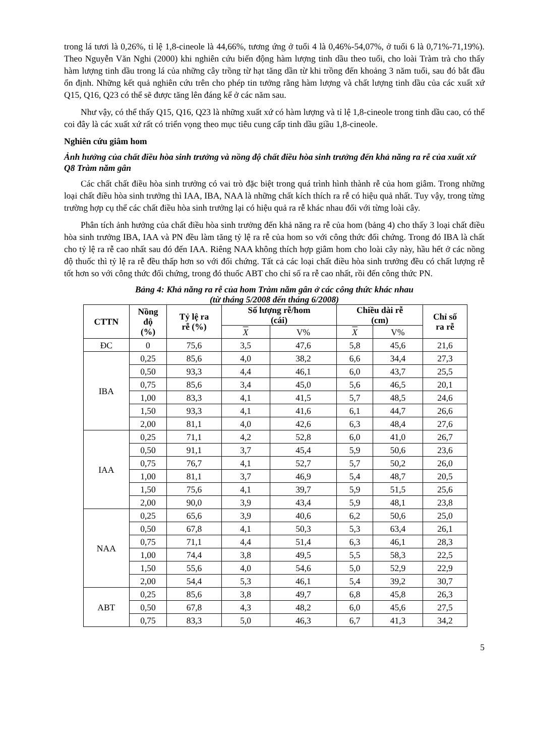trong lá tươi là 0,26%, tỉ lệ 1,8-cineole là 44,66%, tương ứng ở tuổi 4 là 0,46%-54,07%, ở tuổi 6 là 0,71%-71,19%). Theo Nguyễn Văn Nghi (2000) khi nghiên cứu biến động hàm lượng tinh dầu theo tuổi, cho loài Tràm trà cho thấy hàm lượng tinh dầu trong lá của những cây trồng từ hạt tăng dần từ khi trồng đến khoảng 3 năm tuổi, sau đó bắt đầu ổn định. Những kết quả nghiên cứu trên cho phép tin tưởng rằng hàm lượng và chất lượng tinh dầu của các xuất xứ Q15, Q16, Q23 có thể sẽ được tăng lên đáng kể ở các năm sau.
Như vậy, có thể thấy Q15, Q16, Q23 là những xuất xứ có hàm lượng và tỉ lệ 1,8-cineole trong tinh dầu cao, có thể coi đây là các xuất xứ rất có triển vọng theo mục tiêu cung cấp tinh dầu giầu 1,8-cineole.
Nghiên cứu giâm hom
Ảnh hưởng của chất điều hòa sinh trưởng và nồng độ chất điều hòa sinh trưởng đến khả năng ra rễ của xuất xứ Q8 Tràm năm gân
Các chất chất điều hòa sinh trưởng có vai trò đặc biệt trong quá trình hình thành rễ của hom giâm. Trong những loại chất điều hòa sinh trưởng thì IAA, IBA, NAA là những chất kích thích ra rễ có hiệu quả nhất. Tuy vậy, trong từng trường hợp cụ thể các chất điều hòa sinh trưởng lại có hiệu quả ra rễ khác nhau đối với từng loài cây.
Phân tích ảnh hưởng của chất điều hòa sinh trưởng đến khả năng ra rễ của hom (bảng 4) cho thấy 3 loại chất điều hòa sinh trưởng IBA, IAA và PN đều làm tăng tỷ lệ ra rễ của hom so với công thức đối chứng. Trong đó IBA là chất cho tỷ lệ ra rễ cao nhất sau đó đến IAA. Riêng NAA không thích hợp giâm hom cho loài cây này, hầu hết ở các nồng độ thuốc thì tỷ lệ ra rễ đều thấp hơn so với đối chứng. Tất cả các loại chất điều hòa sinh trưởng đều có chất lượng rễ tốt hơn so với công thức đối chứng, trong đó thuốc ABT cho chỉ số ra rễ cao nhất, rồi đến công thức PN.
Bảng 4: Khả năng ra rễ của hom Tràm năm gân ở các công thức khác nhau
(từ tháng 5/2008 đến tháng 6/2008)
| CTTN | Nồng độ (%) | Tỷ lệ ra rễ (%) | Số lượng rễ/hom (cái) | | Chiều dài rễ (cm) | | Chỉ số ra rễ |
| --- | --- | --- | --- | --- | --- | --- | --- |
| | | | X | V% | X | V% | |
| ĐC | 0 | 75,6 | 3,5 | 47,6 | 5,8 | 45,6 | 21,6 |
| IBA | 0,25 | 85,6 | 4,0 | 38,2 | 6,6 | 34,4 | 27,3 |
| | 0,50 | 93,3 | 4,4 | 46,1 | 6,0 | 43,7 | 25,5 |
| | 0,75 | 85,6 | 3,4 | 45,0 | 5,6 | 46,5 | 20,1 |
| | 1,00 | 83,3 | 4,1 | 41,5 | 5,7 | 48,5 | 24,6 |
| | 1,50 | 93,3 | 4,1 | 41,6 | 6,1 | 44,7 | 26,6 |
| | 2,00 | 81,1 | 4,0 | 42,6 | 6,3 | 48,4 | 27,6 |
| IAA | 0,25 | 71,1 | 4,2 | 52,8 | 6,0 | 41,0 | 26,7 |
| | 0,50 | 91,1 | 3,7 | 45,4 | 5,9 | 50,6 | 23,6 |
| | 0,75 | 76,7 | 4,1 | 52,7 | 5,7 | 50,2 | 26,0 |
| | 1,00 | 81,1 | 3,7 | 46,9 | 5,4 | 48,7 | 20,5 |
| | 1,50 | 75,6 | 4,1 | 39,7 | 5,9 | 51,5 | 25,6 |
| | 2,00 | 90,0 | 3,9 | 43,4 | 5,9 | 48,1 | 23,8 |
| NAA | 0,25 | 65,6 | 3,9 | 40,6 | 6,2 | 50,6 | 25,0 |
| | 0,50 | 67,8 | 4,1 | 50,3 | 5,3 | 63,4 | 26,1 |
| | 0,75 | 71,1 | 4,4 | 51,4 | 6,3 | 46,1 | 28,3 |
| | 1,00 | 74,4 | 3,8 | 49,5 | 5,5 | 58,3 | 22,5 |
| | 1,50 | 55,6 | 4,0 | 54,6 | 5,0 | 52,9 | 22,9 |
| | 2,00 | 54,4 | 5,3 | 46,1 | 5,4 | 39,2 | 30,7 |
| ABT | 0,25 | 85,6 | 3,8 | 49,7 | 6,8 | 45,8 | 26,3 |
| | 0,50 | 67,8 | 4,3 | 48,2 | 6,0 | 45,6 | 27,5 |
| | 0,75 | 83,3 | 5,0 | 46,3 | 6,7 | 41,3 | 34,2 |
5